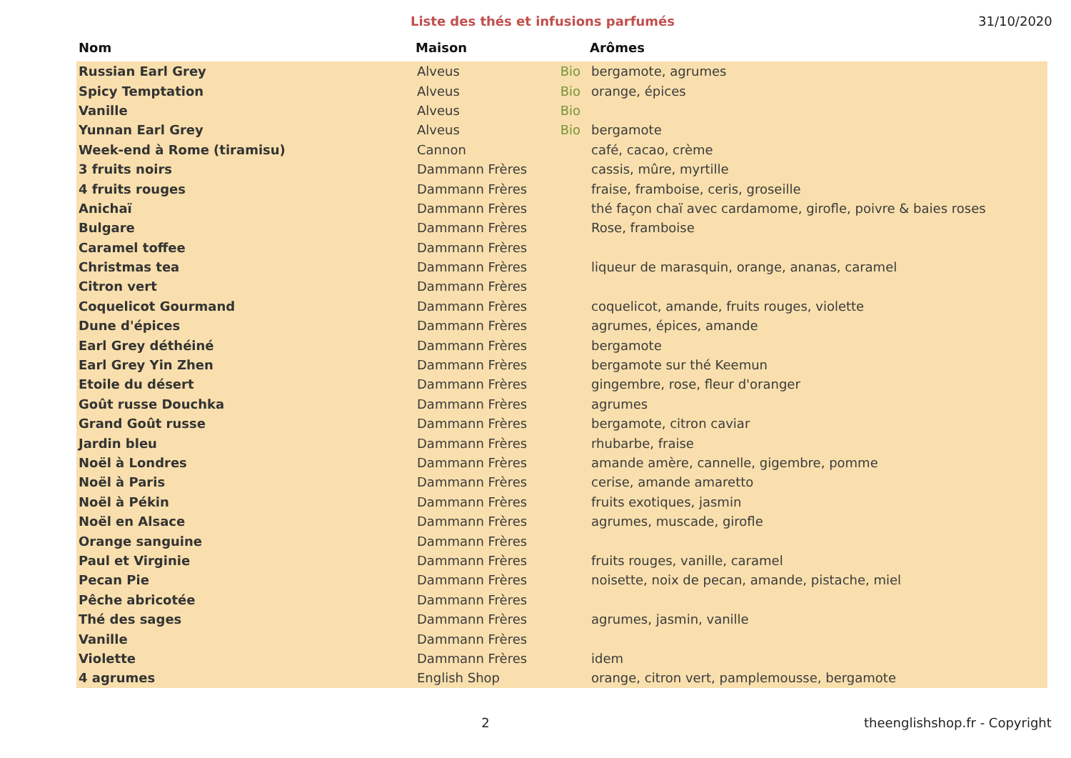Liste des thés et infusions parfumés
31/10/2020
| Nom | Maison | | Arômes |
| --- | --- | --- | --- |
| Russian Earl Grey | Alveus | Bio | bergamote, agrumes |
| Spicy Temptation | Alveus | Bio | orange, épices |
| Vanille | Alveus | Bio | |
| Yunnan Earl Grey | Alveus | Bio | bergamote |
| Week-end à Rome (tiramisu) | Cannon | | café, cacao, crème |
| 3 fruits noirs | Dammann Frères | | cassis, mûre, myrtille |
| 4 fruits rouges | Dammann Frères | | fraise, framboise, ceris, groseille |
| Anichaï | Dammann Frères | | thé façon chaï avec cardamome, girofle, poivre & baies roses |
| Bulgare | Dammann Frères | | Rose, framboise |
| Caramel toffee | Dammann Frères | | |
| Christmas tea | Dammann Frères | | liqueur de marasquin, orange, ananas, caramel |
| Citron vert | Dammann Frères | | |
| Coquelicot Gourmand | Dammann Frères | | coquelicot, amande, fruits rouges, violette |
| Dune d'épices | Dammann Frères | | agrumes, épices, amande |
| Earl Grey déthéiné | Dammann Frères | | bergamote |
| Earl Grey Yin Zhen | Dammann Frères | | bergamote sur thé Keemun |
| Etoile du désert | Dammann Frères | | gingembre, rose, fleur d'oranger |
| Goût russe Douchka | Dammann Frères | | agrumes |
| Grand Goût russe | Dammann Frères | | bergamote, citron caviar |
| Jardin bleu | Dammann Frères | | rhubarbe, fraise |
| Noël à Londres | Dammann Frères | | amande amère, cannelle, gigembre, pomme |
| Noël à Paris | Dammann Frères | | cerise, amande amaretto |
| Noël à Pékin | Dammann Frères | | fruits exotiques, jasmin |
| Noël en Alsace | Dammann Frères | | agrumes, muscade, girofle |
| Orange sanguine | Dammann Frères | | |
| Paul et Virginie | Dammann Frères | | fruits rouges, vanille, caramel |
| Pecan Pie | Dammann Frères | | noisette, noix de pecan, amande, pistache, miel |
| Pêche abricotée | Dammann Frères | | |
| Thé des sages | Dammann Frères | | agrumes, jasmin, vanille |
| Vanille | Dammann Frères | | |
| Violette | Dammann Frères | | idem |
| 4 agrumes | English Shop | | orange, citron vert, pamplemousse, bergamote |
2 theenglishshop.fr - Copyright